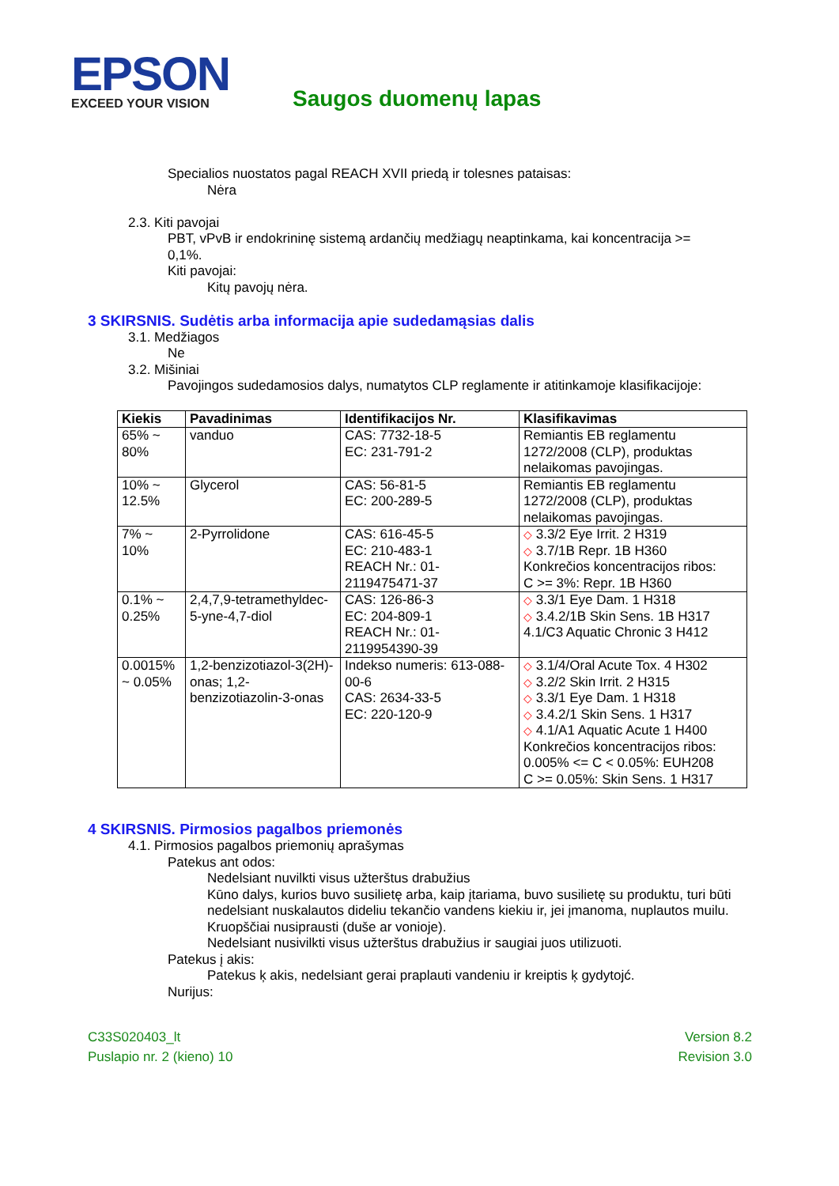EPSON
EXCEED YOUR VISION
Saugos duomenų lapas
Specialios nuostatos pagal REACH XVII priedą ir tolesnes pataisas:
Nėra
2.3. Kiti pavojai
PBT, vPvB ir endokrininę sistemą ardančių medžiagų neaptinkama, kai koncentracija >= 0,1%.
Kiti pavojai:
Kitų pavojų nėra.
3 SKIRSNIS. Sudėtis arba informacija apie sudedamąsias dalis
3.1. Medžiagos
Ne
3.2. Mišiniai
Pavojingos sudedamosios dalys, numatytos CLP reglamente ir atitinkamoje klasifikacijoje:
| Kiekis | Pavadinimas | Identifikacijos Nr. | Klasifikavimas |
| --- | --- | --- | --- |
| 65% ~ 80% | vanduo | CAS: 7732-18-5 EC: 231-791-2 | Remiantis EB reglamentu 1272/2008 (CLP), produktas nelaikomas pavojingas. |
| 10% ~ 12.5% | Glycerol | CAS: 56-81-5 EC: 200-289-5 | Remiantis EB reglamentu 1272/2008 (CLP), produktas nelaikomas pavojingas. |
| 7% ~ 10% | 2-Pyrrolidone | CAS: 616-45-5 EC: 210-483-1 REACH Nr.: 01-2119475471-37 | ◇ 3.3/2 Eye Irrit. 2 H319 ◇ 3.7/1B Repr. 1B H360 Konkrečios koncentracijos ribos: C >= 3%: Repr. 1B H360 |
| 0.1% ~ 0.25% | 2,4,7,9-tetramethyldec-5-yne-4,7-diol | CAS: 126-86-3 EC: 204-809-1 REACH Nr.: 01-2119954390-39 | ◇ 3.3/1 Eye Dam. 1 H318 ◇ 3.4.2/1B Skin Sens. 1B H317 4.1/C3 Aquatic Chronic 3 H412 |
| 0.0015% ~ 0.05% | 1,2-benzizotiazol-3(2H)-onas; 1,2-benzizotiazolin-3-onas | Indekso numeris: 613-088-00-6 CAS: 2634-33-5 EC: 220-120-9 | ◇ 3.1/4/Oral Acute Tox. 4 H302 ◇ 3.2/2 Skin Irrit. 2 H315 ◇ 3.3/1 Eye Dam. 1 H318 ◇ 3.4.2/1 Skin Sens. 1 H317 ◇ 4.1/A1 Aquatic Acute 1 H400 Konkrečios koncentracijos ribos: 0.005% <= C < 0.05%: EUH208 C >= 0.05%: Skin Sens. 1 H317 |
4 SKIRSNIS. Pirmosios pagalbos priemonės
4.1. Pirmosios pagalbos priemonių aprašymas
Patekus ant odos:
Nedelsiant nuvilkti visus užterštus drabužius
Kūno dalys, kurios buvo susilietę arba, kaip įtariama, buvo susilietę su produktu, turi būti nedelsiant nuskalautos dideliu tekančio vandens kiekiu ir, jei įmanoma, nuplautos muilu.
Kruopščiai nusiprausti (duše ar vonioje).
Nedelsiant nusivilkti visus užterštus drabužius ir saugiai juos utilizuoti.
Patekus į akis:
Patekus ķ akis, nedelsiant gerai praplauti vandeniu ir kreiptis ķ gydytojć.
Nurijus:
C33S020403_lt
Puslapio nr. 2 (kieno) 10
Version 8.2
Revision 3.0